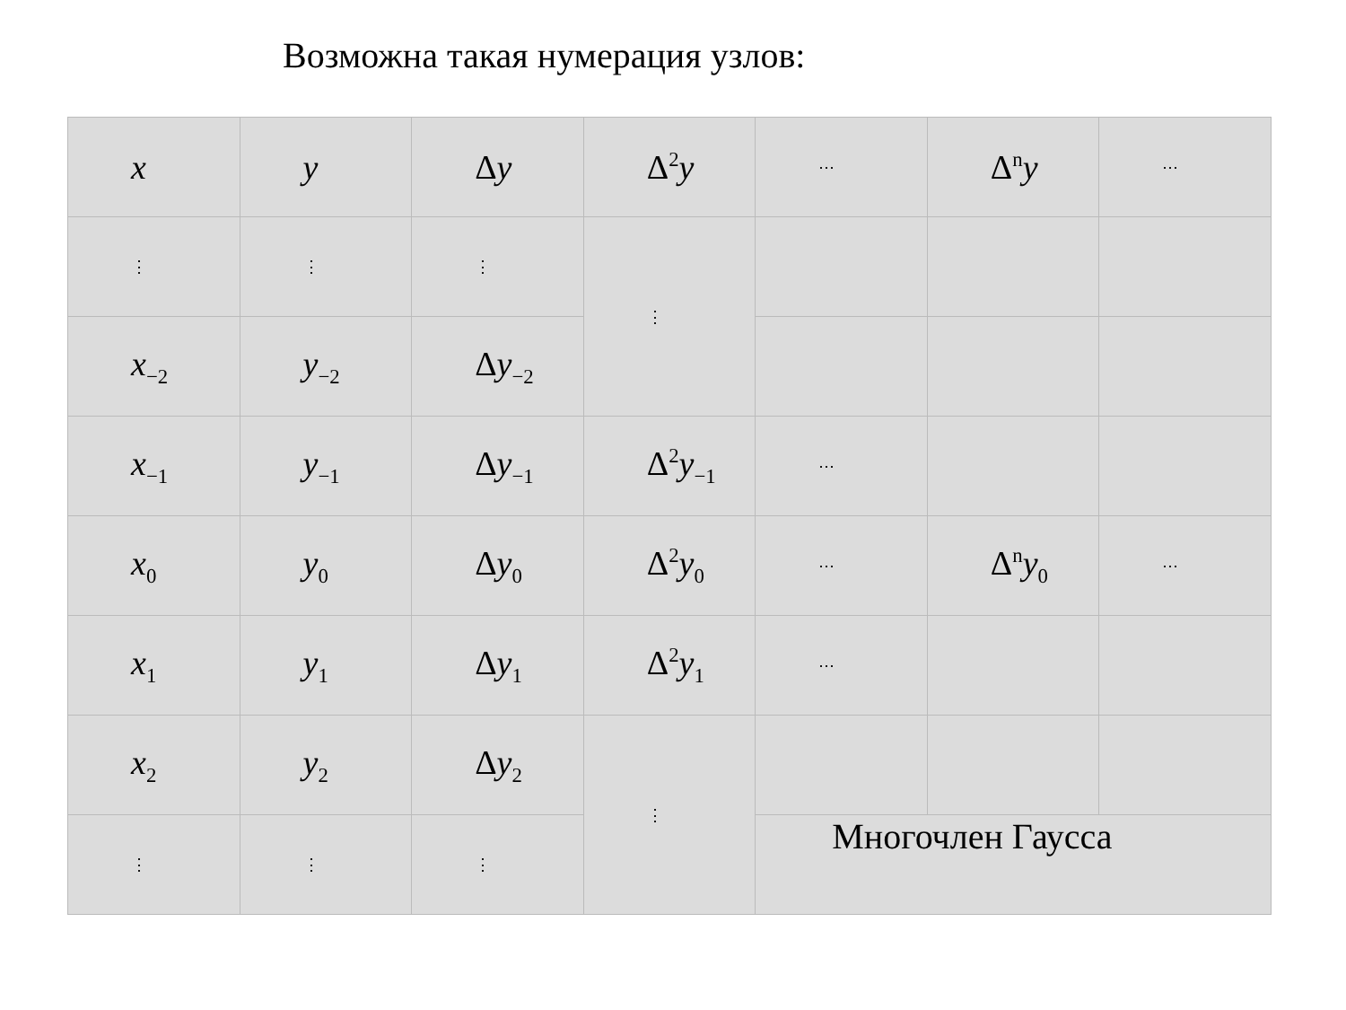Возможна такая нумерация узлов:
| x | y | Δ y | Δ<sup>2</sup>y | ⋯ | Δ<sup>n</sup>y | ⋯ |
| ⋮ | ⋮ | ⋮ | ⋮ | | | |
| x<sub>−2</sub> | y<sub>−2</sub> | Δ y<sub>−2</sub> | | | | |
| x<sub>−1</sub> | y<sub>−1</sub> | Δ y<sub>−1</sub> | Δ<sup>2</sup>y<sub>−1</sub> | ⋯ | | |
| x<sub>0</sub> | y<sub>0</sub> | Δ y<sub>0</sub> | Δ<sup>2</sup>y<sub>0</sub> | ⋯ | Δ<sup>n</sup>y<sub>0</sub> | ⋯ |
| x<sub>1</sub> | y<sub>1</sub> | Δ y<sub>1</sub> | Δ<sup>2</sup>y<sub>1</sub> | ⋯ | | |
| x<sub>2</sub> | y<sub>2</sub> | Δ y<sub>2</sub> | ⋮ | | | |
| ⋮ | ⋮ | ⋮ | | Многочлен Гаусса | | |